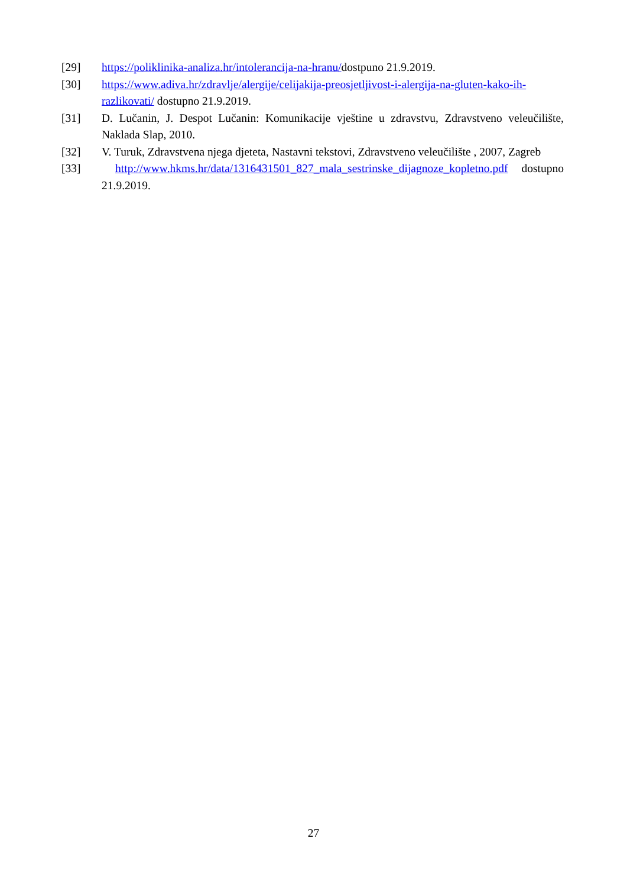[29] https://poliklinika-analiza.hr/intolerancija-na-hranu/dostpuno 21.9.2019.
[30] https://www.adiva.hr/zdravlje/alergije/celijakija-preosjetljivost-i-alergija-na-gluten-kako-ih-razlikovati/ dostupno 21.9.2019.
[31] D. Lučanin, J. Despot Lučanin: Komunikacije vještine u zdravstvu, Zdravstveno veleučilište, Naklada Slap, 2010.
[32] V. Turuk, Zdravstvena njega djeteta, Nastavni tekstovi, Zdravstveno veleučilište , 2007, Zagreb
[33] http://www.hkms.hr/data/1316431501_827_mala_sestrinske_dijagnoze_kopletno.pdf dostupno 21.9.2019.
27